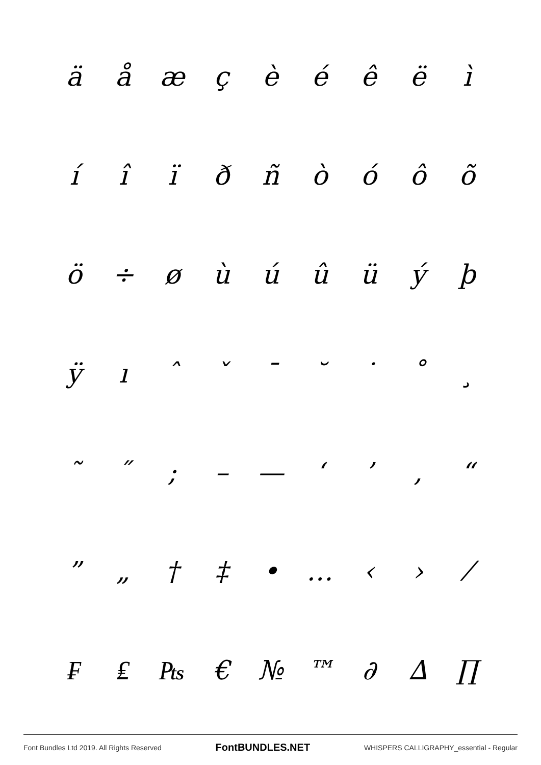ä å æ ç è é ê ë ì
í î ï ð ñ ò ó ô õ
ö ÷ ø ù ú û ü ý þ
ÿ ı ˆ ˇ ¯ ˘ ˙ ˚ ¸
˜ ˝ ; – — ‘ ’ ‚ “
” „ † ‡ • … ‹ › ⁄
₣ ₤ ₧ € № ™ ∂ ∆ ∏
Font Bundles Ltd 2019. All Rights Reserved FontBUNDLES.NET WHISPERS CALLIGRAPHY_essential - Regular